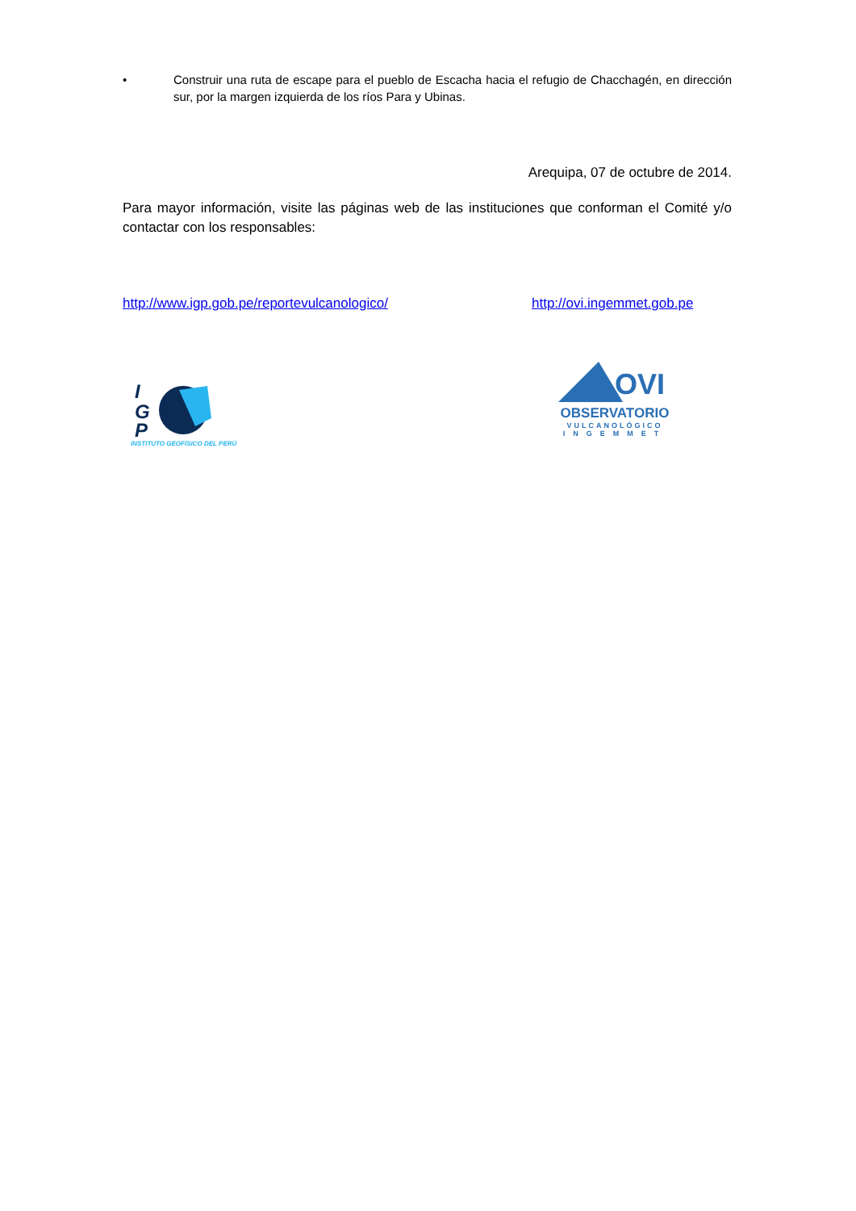• Construir una ruta de escape para el pueblo de Escacha hacia el refugio de Chacchagén, en dirección sur, por la margen izquierda de los ríos Para y Ubinas.
Arequipa, 07 de octubre de 2014.
Para mayor información, visite las páginas web de las instituciones que conforman el Comité y/o contactar con los responsables:
http://www.igp.gob.pe/reportevulcanologico/ http://ovi.ingemmet.gob.pe
I
G
P
INSTITUTO GEOFÍSICO DEL PERÚ
OVI
OBSERVATORIO
VULCANOLÓGICO
INGEMMET